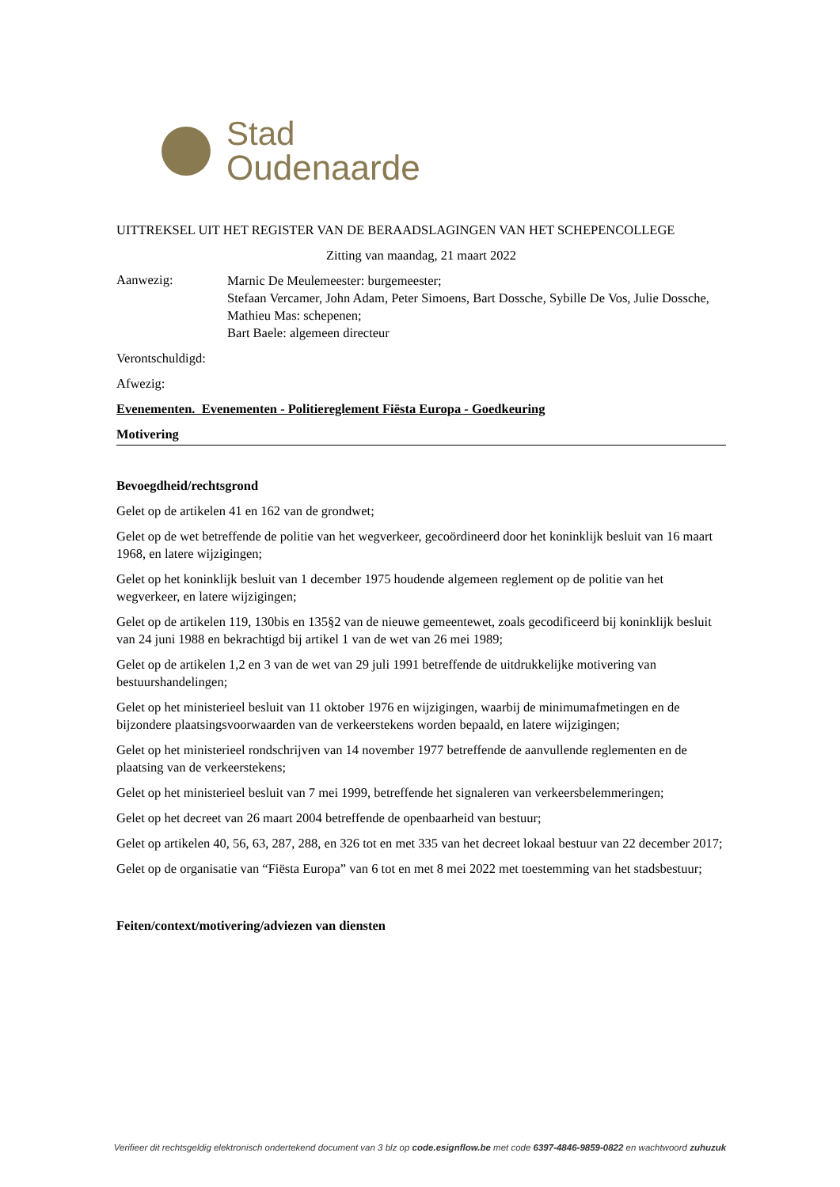Stad
Oudenaarde
UITTREKSEL UIT HET REGISTER VAN DE BERAADSLAGINGEN VAN HET SCHEPENCOLLEGE
Zitting van maandag, 21 maart 2022
Aanwezig:
Marnic De Meulemeester: burgemeester;
Stefaan Vercamer, John Adam, Peter Simoens, Bart Dossche, Sybille De Vos, Julie Dossche, Mathieu Mas: schepenen;
Bart Baele: algemeen directeur
Verontschuldigd:
Afwezig:
Evenementen. Evenementen - Politiereglement Fiësta Europa - Goedkeuring
Motivering
Bevoegdheid/rechtsgrond
Gelet op de artikelen 41 en 162 van de grondwet;
Gelet op de wet betreffende de politie van het wegverkeer, gecoördineerd door het koninklijk besluit van 16 maart 1968, en latere wijzigingen;
Gelet op het koninklijk besluit van 1 december 1975 houdende algemeen reglement op de politie van het wegverkeer, en latere wijzigingen;
Gelet op de artikelen 119, 130bis en 135§2 van de nieuwe gemeentewet, zoals gecodificeerd bij koninklijk besluit van 24 juni 1988 en bekrachtigd bij artikel 1 van de wet van 26 mei 1989;
Gelet op de artikelen 1,2 en 3 van de wet van 29 juli 1991 betreffende de uitdrukkelijke motivering van bestuurshandelingen;
Gelet op het ministerieel besluit van 11 oktober 1976 en wijzigingen, waarbij de minimumafmetingen en de bijzondere plaatsingsvoorwaarden van de verkeerstekens worden bepaald, en latere wijzigingen;
Gelet op het ministerieel rondschrijven van 14 november 1977 betreffende de aanvullende reglementen en de plaatsing van de verkeerstekens;
Gelet op het ministerieel besluit van 7 mei 1999, betreffende het signaleren van verkeersbelemmeringen;
Gelet op het decreet van 26 maart 2004 betreffende de openbaarheid van bestuur;
Gelet op artikelen 40, 56, 63, 287, 288, en 326 tot en met 335 van het decreet lokaal bestuur van 22 december 2017;
Gelet op de organisatie van “Fiësta Europa” van 6 tot en met 8 mei 2022 met toestemming van het stadsbestuur;
Feiten/context/motivering/adviezen van diensten
Verifieer dit rechtsgeldig elektronisch ondertekend document van 3 blz op code.esignflow.be met code 6397-4846-9859-0822 en wachtwoord zuhuzuk